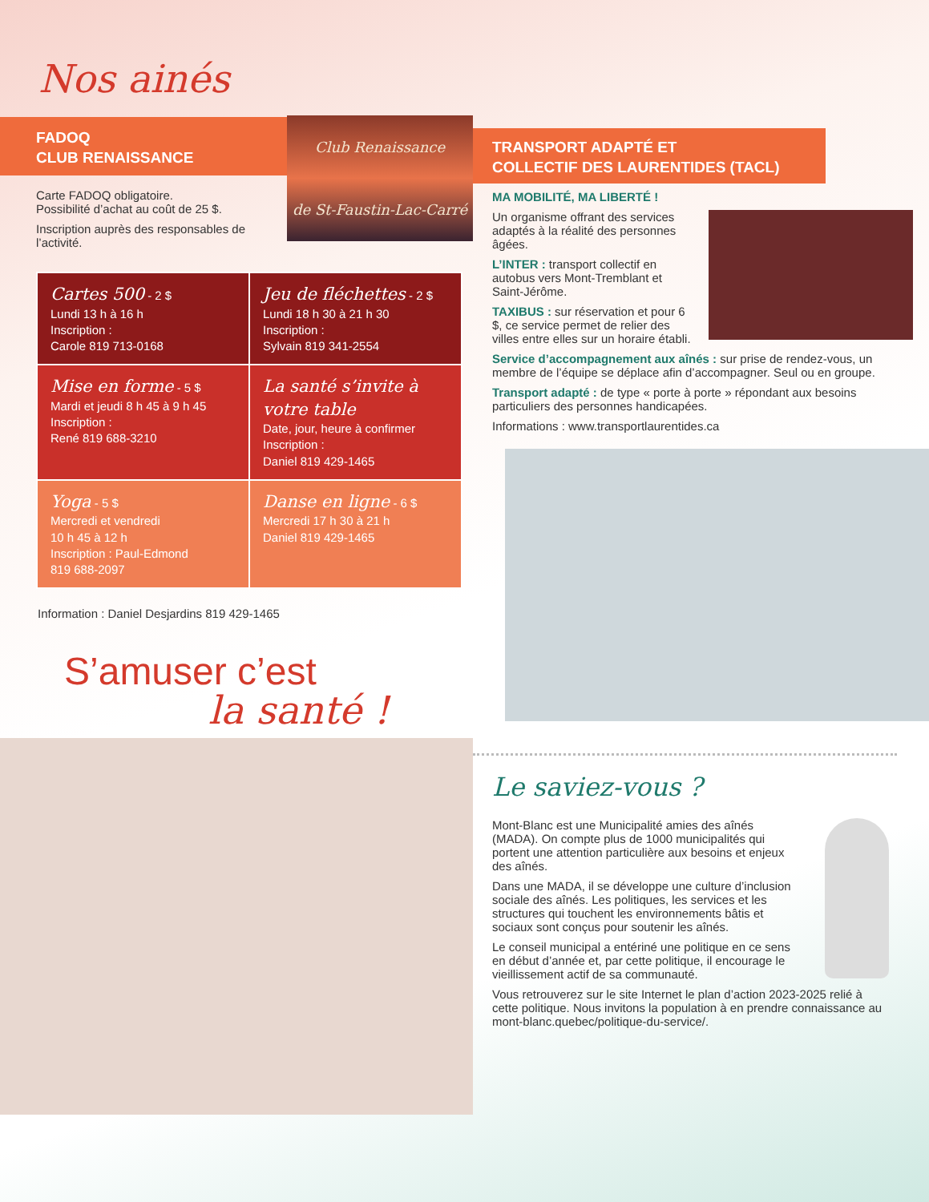Nos ainés
FADOQ
CLUB RENAISSANCE
Carte FADOQ obligatoire.
Possibilité d’achat au coût de 25 $.
Inscription auprès des responsables de l’activité.
Club Renaissance
de St-Faustin-Lac-Carré
| Cartes 500 - 2 $ Lundi 13 h à 16 h Inscription : Carole 819 713-0168 | Jeu de fléchettes - 2 $ Lundi 18 h 30 à 21 h 30 Inscription : Sylvain 819 341-2554 |
| Mise en forme - 5 $ Mardi et jeudi 8 h 45 à 9 h 45 Inscription : René 819 688-3210 | La santé s’invite à votre table Date, jour, heure à confirmer Inscription : Daniel 819 429-1465 |
| Yoga - 5 $ Mercredi et vendredi 10 h 45 à 12 h Inscription : Paul-Edmond 819 688-2097 | Danse en ligne - 6 $ Mercredi 17 h 30 à 21 h Daniel 819 429-1465 |
Information : Daniel Desjardins 819 429-1465
S’amuser c’est
la santé !
TRANSPORT ADAPTÉ ET
COLLECTIF DES LAURENTIDES (TACL)
MA MOBILITÉ, MA LIBERTÉ !
Un organisme offrant des services adaptés à la réalité des personnes âgées.
L’INTER : transport collectif en autobus vers Mont-Tremblant et Saint-Jérôme.
TAXIBUS : sur réservation et pour 6 $, ce service permet de relier des villes entre elles sur un horaire établi.
Service d’accompagnement aux aînés : sur prise de rendez-vous, un membre de l’équipe se déplace afin d’accompagner. Seul ou en groupe.
Transport adapté : de type « porte à porte » répondant aux besoins particuliers des personnes handicapées.
Informations : www.transportlaurentides.ca
Le saviez-vous ?
Mont-Blanc est une Municipalité amies des aînés (MADA). On compte plus de 1000 municipalités qui portent une attention particulière aux besoins et enjeux des aînés.
Dans une MADA, il se développe une culture d’inclusion sociale des aînés. Les politiques, les services et les structures qui touchent les environnements bâtis et sociaux sont conçus pour soutenir les aînés.
Le conseil municipal a entériné une politique en ce sens en début d’année et, par cette politique, il encourage le vieillissement actif de sa communauté.
Vous retrouverez sur le site Internet le plan d’action 2023-2025 relié à cette politique. Nous invitons la population à en prendre connaissance au mont-blanc.quebec/politique-du-service/.